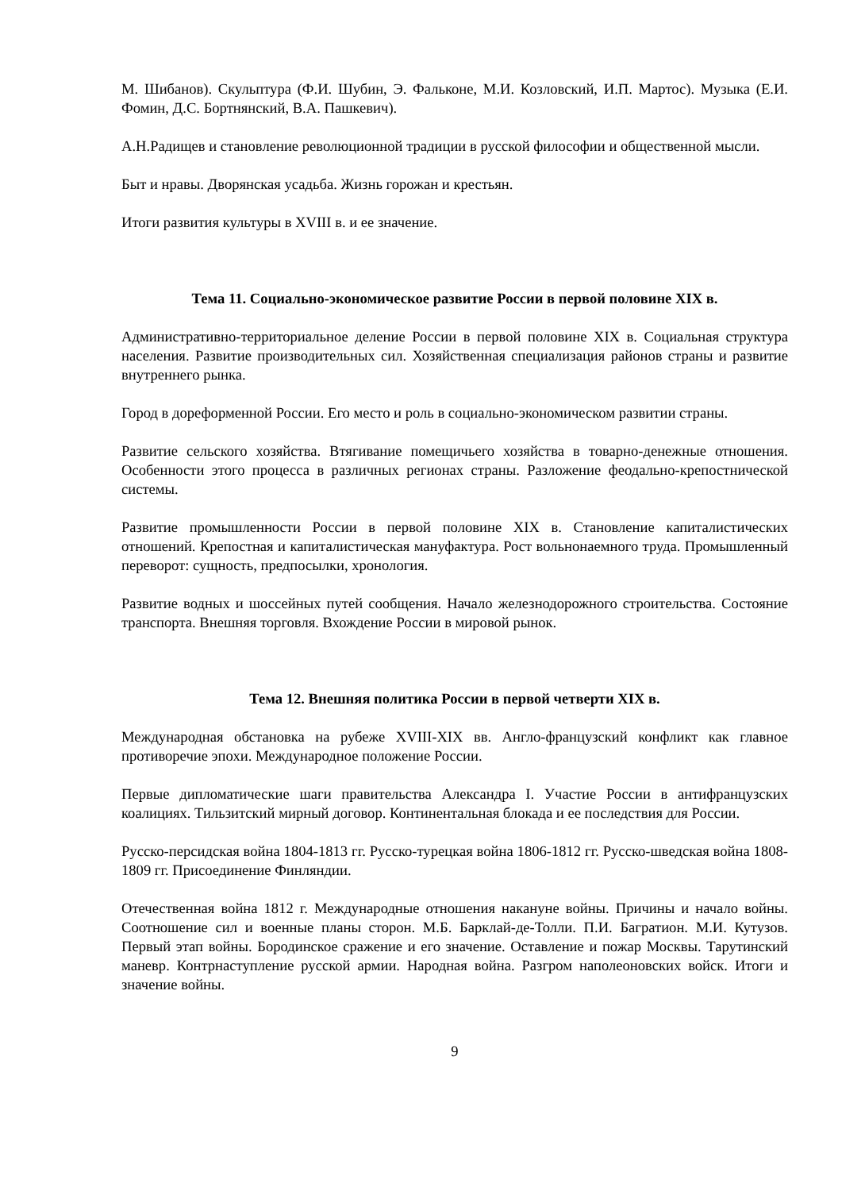М. Шибанов). Скульптура (Ф.И. Шубин, Э. Фальконе, М.И. Козловский, И.П. Мартос). Музыка (Е.И. Фомин, Д.С. Бортнянский, В.А. Пашкевич).
А.Н.Радищев и становление революционной традиции в русской философии и общественной мысли.
Быт и нравы. Дворянская усадьба. Жизнь горожан и крестьян.
Итоги развития культуры в XVIII в. и ее значение.
Тема 11. Социально-экономическое развитие России в первой половине XIX в.
Административно-территориальное деление России в первой половине XIX в. Социальная структура населения. Развитие производительных сил. Хозяйственная специализация районов страны и развитие внутреннего рынка.
Город в дореформенной России. Его место и роль в социально-экономическом развитии страны.
Развитие сельского хозяйства. Втягивание помещичьего хозяйства в товарно-денежные отношения. Особенности этого процесса в различных регионах страны. Разложение феодально-крепостнической системы.
Развитие промышленности России в первой половине XIX в. Становление капиталистических отношений. Крепостная и капиталистическая мануфактура. Рост вольнонаемного труда. Промышленный переворот: сущность, предпосылки, хронология.
Развитие водных и шоссейных путей сообщения. Начало железнодорожного строительства. Состояние транспорта. Внешняя торговля. Вхождение России в мировой рынок.
Тема 12. Внешняя политика России в первой четверти XIX в.
Международная обстановка на рубеже XVIII-XIX вв. Англо-французский конфликт как главное противоречие эпохи. Международное положение России.
Первые дипломатические шаги правительства Александра I. Участие России в антифранцузских коалициях. Тильзитский мирный договор. Континентальная блокада и ее последствия для России.
Русско-персидская война 1804-1813 гг. Русско-турецкая война 1806-1812 гг. Русско-шведская война 1808-1809 гг. Присоединение Финляндии.
Отечественная война 1812 г. Международные отношения накануне войны. Причины и начало войны. Соотношение сил и военные планы сторон. М.Б. Барклай-де-Толли. П.И. Багратион. М.И. Кутузов. Первый этап войны. Бородинское сражение и его значение. Оставление и пожар Москвы. Тарутинский маневр. Контрнаступление русской армии. Народная война. Разгром наполеоновских войск. Итоги и значение войны.
9